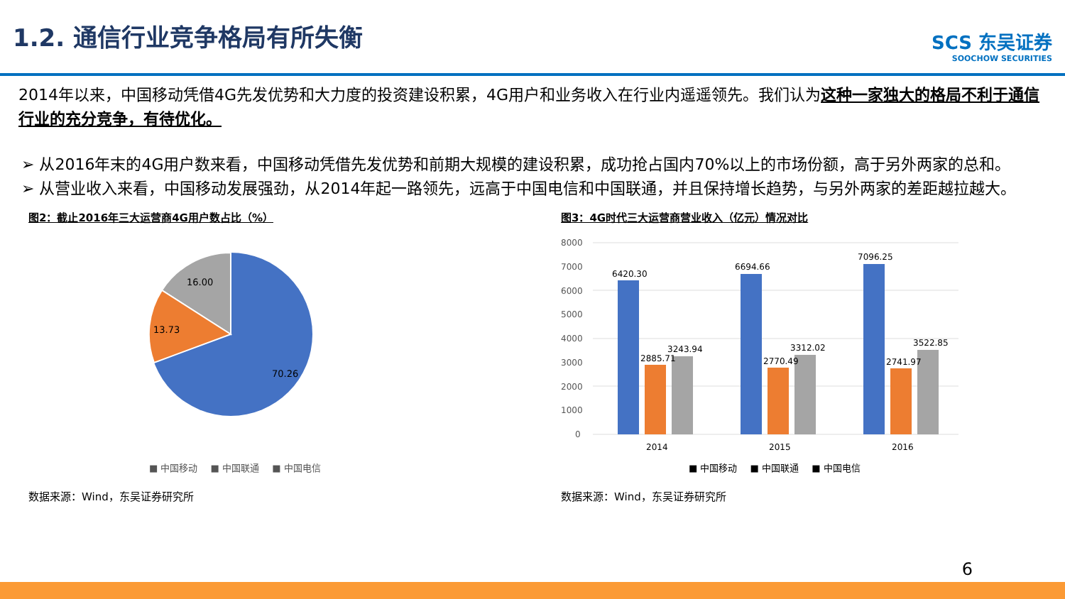1.2. 通信行业竞争格局有所失衡
SCS 东吴证券
SOOCHOW SECURITIES
2014年以来，中国移动凭借4G先发优势和大力度的投资建设积累，4G用户和业务收入在行业内遥遥领先。我们认为这种一家独大的格局不利于通信行业的充分竞争，有待优化。
➢ 从2016年末的4G用户数来看，中国移动凭借先发优势和前期大规模的建设积累，成功抢占国内70%以上的市场份额，高于另外两家的总和。
➢ 从营业收入来看，中国移动发展强劲，从2014年起一路领先，远高于中国电信和中国联通，并且保持增长趋势，与另外两家的差距越拉越大。
图2：截止2016年三大运营商4G用户数占比（%）
16.00
13.73
70.26
■ 中国移动 ■ 中国联通 ■ 中国电信
数据来源：Wind，东吴证券研究所
图3：4G时代三大运营商营业收入（亿元）情况对比
8000
7000
6000
5000
4000
3000
2000
1000
0
6420.30
2885.71
3243.94
6694.66
2770.49
3312.02
7096.25
2741.97
3522.85
2014
2015
2016
■ 中国移动 ■ 中国联通 ■ 中国电信
数据来源：Wind，东吴证券研究所
6